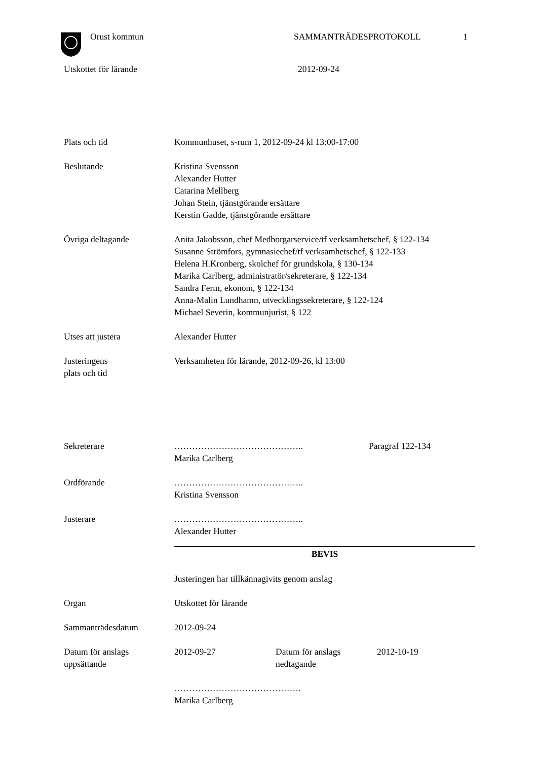Orust kommun SAMMANTRÄDESPROTOKOLL 1
Utskottet för lärande 2012-09-24
Plats och tid Kommunhuset, s-rum 1, 2012-09-24 kl 13:00-17:00
Beslutande Kristina Svensson
Alexander Hutter
Catarina Mellberg
Johan Stein, tjänstgörande ersättare
Kerstin Gadde, tjänstgörande ersättare
Övriga deltagande Anita Jakobsson, chef Medborgarservice/tf verksamhetschef, § 122-134
Susanne Strömfors, gymnasiechef/tf verksamhetschef, § 122-133
Helena H.Kronberg, skolchef för grundskola, § 130-134
Marika Carlberg, administratör/sekreterare, § 122-134
Sandra Ferm, ekonom, § 122-134
Anna-Malin Lundhamn, utvecklingssekreterare, § 122-124
Michael Severin, kommunjurist, § 122
Utses att justera Alexander Hutter
Justeringens
plats och tid
Verksamheten för lärande, 2012-09-26, kl 13:00
Sekreterare ……………………………………..
Marika Carlberg
Paragraf 122-134
Ordförande ……………………………………..
Kristina Svensson
Justerare ……………………………………..
Alexander Hutter
BEVIS
Justeringen har tillkännagivits genom anslag
Organ Utskottet för lärande
Sammanträdesdatum 2012-09-24
Datum för anslags
uppsättande
2012-09-27 Datum för anslags
nedtagande
2012-10-19
…………………………………….
Marika Carlberg